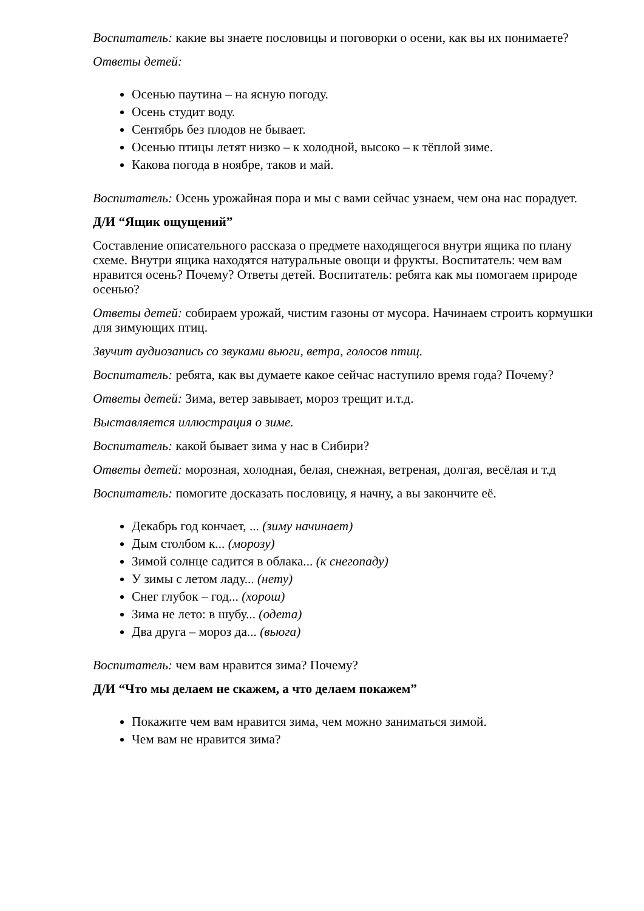Воспитатель: какие вы знаете пословицы и поговорки о осени, как вы их понимаете?
Ответы детей:
Осенью паутина – на ясную погоду.
Осень студит воду.
Сентябрь без плодов не бывает.
Осенью птицы летят низко – к холодной, высоко – к тёплой зиме.
Какова погода в ноябре, таков и май.
Воспитатель: Осень урожайная пора и мы с вами сейчас узнаем, чем она нас порадует.
Д/И “Ящик ощущений”
Составление описательного рассказа о предмете находящегося внутри ящика по плану схеме. Внутри ящика находятся натуральные овощи и фрукты. Воспитатель: чем вам нравится осень? Почему? Ответы детей. Воспитатель: ребята как мы помогаем природе осенью?
Ответы детей: собираем урожай, чистим газоны от мусора. Начинаем строить кормушки для зимующих птиц.
Звучит аудиозапись со звуками вьюги, ветра, голосов птиц.
Воспитатель: ребята, как вы думаете какое сейчас наступило время года? Почему?
Ответы детей: Зима, ветер завывает, мороз трещит и.т.д.
Выставляется иллюстрация о зиме.
Воспитатель: какой бывает зима у нас в Сибири?
Ответы детей: морозная, холодная, белая, снежная, ветреная, долгая, весёлая и т.д
Воспитатель: помогите досказать пословицу, я начну, а вы закончите её.
Декабрь год кончает, ... (зиму начинает)
Дым столбом к... (морозу)
Зимой солнце садится в облака... (к снегопаду)
У зимы с летом ладу... (нету)
Снег глубок – год... (хорош)
Зима не лето: в шубу... (одета)
Два друга – мороз да... (вьюга)
Воспитатель: чем вам нравится зима? Почему?
Д/И “Что мы делаем не скажем, а что делаем покажем”
Покажите чем вам нравится зима, чем можно заниматься зимой.
Чем вам не нравится зима?